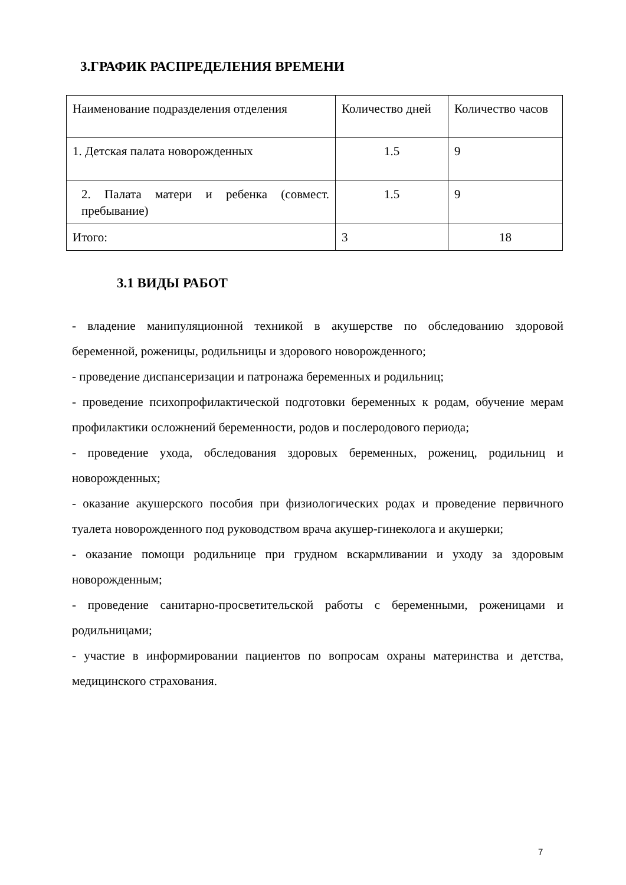3.ГРАФИК РАСПРЕДЕЛЕНИЯ ВРЕМЕНИ
| Наименование подразделения отделения | Количество дней | Количество часов |
| 1. Детская палата новорожденных | 1.5 | 9 |
| 2. Палата матери и ребенка (совмест. пребывание) | 1.5 | 9 |
| Итого: | 3 | 18 |
3.1 ВИДЫ РАБОТ
- владение манипуляционной техникой в акушерстве по обследованию здоровой беременной, роженицы, родильницы и здорового новорожденного;
- проведение диспансеризации и патронажа беременных и родильниц;
- проведение психопрофилактической подготовки беременных к родам, обучение мерам профилактики осложнений беременности, родов и послеродового периода;
- проведение ухода, обследования здоровых беременных, рожениц, родильниц и новорожденных;
- оказание акушерского пособия при физиологических родах и проведение первичного туалета новорожденного под руководством врача акушер-гинеколога и акушерки;
- оказание помощи родильнице при грудном вскармливании и уходу за здоровым новорожденным;
- проведение санитарно-просветительской работы с беременными, роженицами и родильницами;
- участие в информировании пациентов по вопросам охраны материнства и детства, медицинского страхования.
7